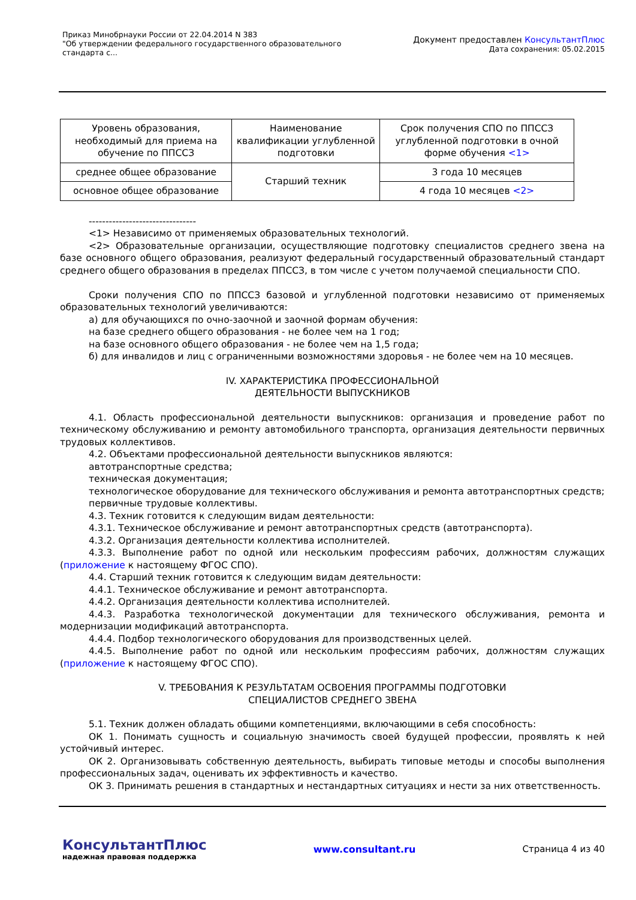Приказ Минобрнауки России от 22.04.2014 N 383
"Об утверждении федерального государственного образовательного
стандарта с...
Документ предоставлен КонсультантПлюс
Дата сохранения: 05.02.2015
| Уровень образования, необходимый для приема на обучение по ППССЗ | Наименование квалификации углубленной подготовки | Срок получения СПО по ППССЗ углубленной подготовки в очной форме обучения <1> |
| среднее общее образование | Старший техник | 3 года 10 месяцев |
| основное общее образование | | 4 года 10 месяцев <2> |
--------------------------------
<1> Независимо от применяемых образовательных технологий.
<2> Образовательные организации, осуществляющие подготовку специалистов среднего звена на базе основного общего образования, реализуют федеральный государственный образовательный стандарт среднего общего образования в пределах ППССЗ, в том числе с учетом получаемой специальности СПО.
Сроки получения СПО по ППССЗ базовой и углубленной подготовки независимо от применяемых образовательных технологий увеличиваются:
а) для обучающихся по очно-заочной и заочной формам обучения:
на базе среднего общего образования - не более чем на 1 год;
на базе основного общего образования - не более чем на 1,5 года;
б) для инвалидов и лиц с ограниченными возможностями здоровья - не более чем на 10 месяцев.
IV. ХАРАКТЕРИСТИКА ПРОФЕССИОНАЛЬНОЙ
ДЕЯТЕЛЬНОСТИ ВЫПУСКНИКОВ
4.1. Область профессиональной деятельности выпускников: организация и проведение работ по техническому обслуживанию и ремонту автомобильного транспорта, организация деятельности первичных трудовых коллективов.
4.2. Объектами профессиональной деятельности выпускников являются:
автотранспортные средства;
техническая документация;
технологическое оборудование для технического обслуживания и ремонта автотранспортных средств;
первичные трудовые коллективы.
4.3. Техник готовится к следующим видам деятельности:
4.3.1. Техническое обслуживание и ремонт автотранспортных средств (автотранспорта).
4.3.2. Организация деятельности коллектива исполнителей.
4.3.3. Выполнение работ по одной или нескольким профессиям рабочих, должностям служащих (приложение к настоящему ФГОС СПО).
4.4. Старший техник готовится к следующим видам деятельности:
4.4.1. Техническое обслуживание и ремонт автотранспорта.
4.4.2. Организация деятельности коллектива исполнителей.
4.4.3. Разработка технологической документации для технического обслуживания, ремонта и модернизации модификаций автотранспорта.
4.4.4. Подбор технологического оборудования для производственных целей.
4.4.5. Выполнение работ по одной или нескольким профессиям рабочих, должностям служащих (приложение к настоящему ФГОС СПО).
V. ТРЕБОВАНИЯ К РЕЗУЛЬТАТАМ ОСВОЕНИЯ ПРОГРАММЫ ПОДГОТОВКИ
СПЕЦИАЛИСТОВ СРЕДНЕГО ЗВЕНА
5.1. Техник должен обладать общими компетенциями, включающими в себя способность:
ОК 1. Понимать сущность и социальную значимость своей будущей профессии, проявлять к ней устойчивый интерес.
ОК 2. Организовывать собственную деятельность, выбирать типовые методы и способы выполнения профессиональных задач, оценивать их эффективность и качество.
ОК 3. Принимать решения в стандартных и нестандартных ситуациях и нести за них ответственность.
КонсультантПлюс
надежная правовая поддержка
www.consultant.ru Страница 4 из 40